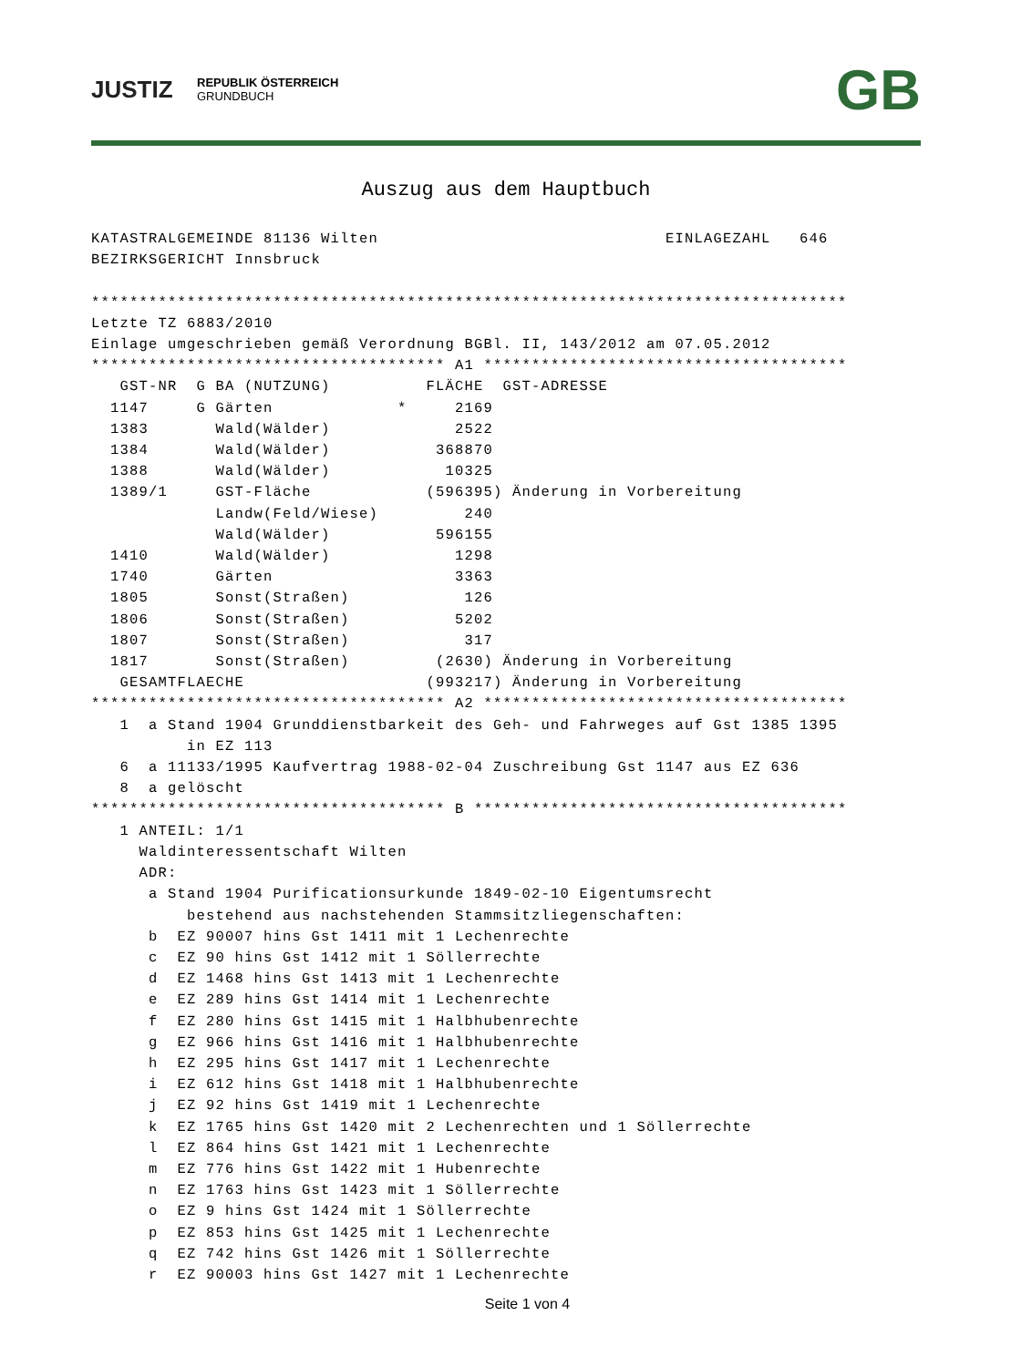JUSTIZ
REPUBLIK ÖSTERREICH
GRUNDBUCH
GB
Auszug aus dem Hauptbuch
KATASTRALGEMEINDE 81136 Wilten                              EINLAGEZAHL   646
BEZIRKSGERICHT Innsbruck

*******************************************************************************
Letzte TZ 6883/2010
Einlage umgeschrieben gemäß Verordnung BGBl. II, 143/2012 am 07.05.2012
************************************* A1 **************************************
   GST-NR  G BA (NUTZUNG)          FLÄCHE  GST-ADRESSE
  1147     G Gärten             *     2169
  1383       Wald(Wälder)             2522
  1384       Wald(Wälder)           368870
  1388       Wald(Wälder)            10325
  1389/1     GST-Fläche            (596395) Änderung in Vorbereitung
             Landw(Feld/Wiese)         240
             Wald(Wälder)           596155
  1410       Wald(Wälder)             1298
  1740       Gärten                   3363
  1805       Sonst(Straßen)            126
  1806       Sonst(Straßen)           5202
  1807       Sonst(Straßen)            317
  1817       Sonst(Straßen)         (2630) Änderung in Vorbereitung
   GESAMTFLAECHE                   (993217) Änderung in Vorbereitung
************************************* A2 **************************************
   1  a Stand 1904 Grunddienstbarkeit des Geh- und Fahrweges auf Gst 1385 1395
          in EZ 113
   6  a 11133/1995 Kaufvertrag 1988-02-04 Zuschreibung Gst 1147 aus EZ 636
   8  a gelöscht
************************************* B ***************************************
   1 ANTEIL: 1/1
     Waldinteressentschaft Wilten
     ADR:
      a Stand 1904 Purificationsurkunde 1849-02-10 Eigentumsrecht
          bestehend aus nachstehenden Stammsitzliegenschaften:
      b  EZ 90007 hins Gst 1411 mit 1 Lechenrechte
      c  EZ 90 hins Gst 1412 mit 1 Söllerrechte
      d  EZ 1468 hins Gst 1413 mit 1 Lechenrechte
      e  EZ 289 hins Gst 1414 mit 1 Lechenrechte
      f  EZ 280 hins Gst 1415 mit 1 Halbhubenrechte
      g  EZ 966 hins Gst 1416 mit 1 Halbhubenrechte
      h  EZ 295 hins Gst 1417 mit 1 Lechenrechte
      i  EZ 612 hins Gst 1418 mit 1 Halbhubenrechte
      j  EZ 92 hins Gst 1419 mit 1 Lechenrechte
      k  EZ 1765 hins Gst 1420 mit 2 Lechenrechten und 1 Söllerrechte
      l  EZ 864 hins Gst 1421 mit 1 Lechenrechte
      m  EZ 776 hins Gst 1422 mit 1 Hubenrechte
      n  EZ 1763 hins Gst 1423 mit 1 Söllerrechte
      o  EZ 9 hins Gst 1424 mit 1 Söllerrechte
      p  EZ 853 hins Gst 1425 mit 1 Lechenrechte
      q  EZ 742 hins Gst 1426 mit 1 Söllerrechte
      r  EZ 90003 hins Gst 1427 mit 1 Lechenrechte
Seite 1 von 4